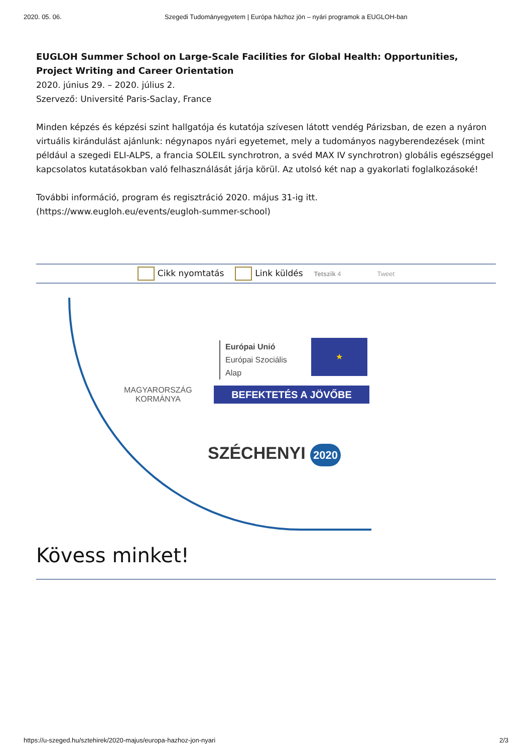2020. 05. 06. Szegedi Tudományegyetem | Európa házhoz jön – nyári programok a EUGLOH-ban
EUGLOH Summer School on Large-Scale Facilities for Global Health: Opportunities, Project Writing and Career Orientation
2020. június 29. – 2020. július 2.
Szervező: Université Paris-Saclay, France
Minden képzés és képzési szint hallgatója és kutatója szívesen látott vendég Párizsban, de ezen a nyáron virtuális kirándulást ajánlunk: négynapos nyári egyetemet, mely a tudományos nagyberendezések (mint például a szegedi ELI-ALPS, a francia SOLEIL synchrotron, a svéd MAX IV synchrotron) globális egészséggel kapcsolatos kutatásokban való felhasználását járja körül. Az utolsó két nap a gyakorlati foglalkozásoké!
További információ, program és regisztráció 2020. május 31-ig itt.
(https://www.eugloh.eu/events/eugloh-summer-school)
Cikk nyomtatás Link küldés Tetszik 4 Tweet
MAGYARORSZÁG
KORMÁNYA
Európai Unió
Európai Szociális
Alap
★
BEFEKTETÉS A JÖVŐBE
SZÉCHENYI 2020
Kövess minket!
https://u-szeged.hu/sztehirek/2020-majus/europa-hazhoz-jon-nyari 2/3